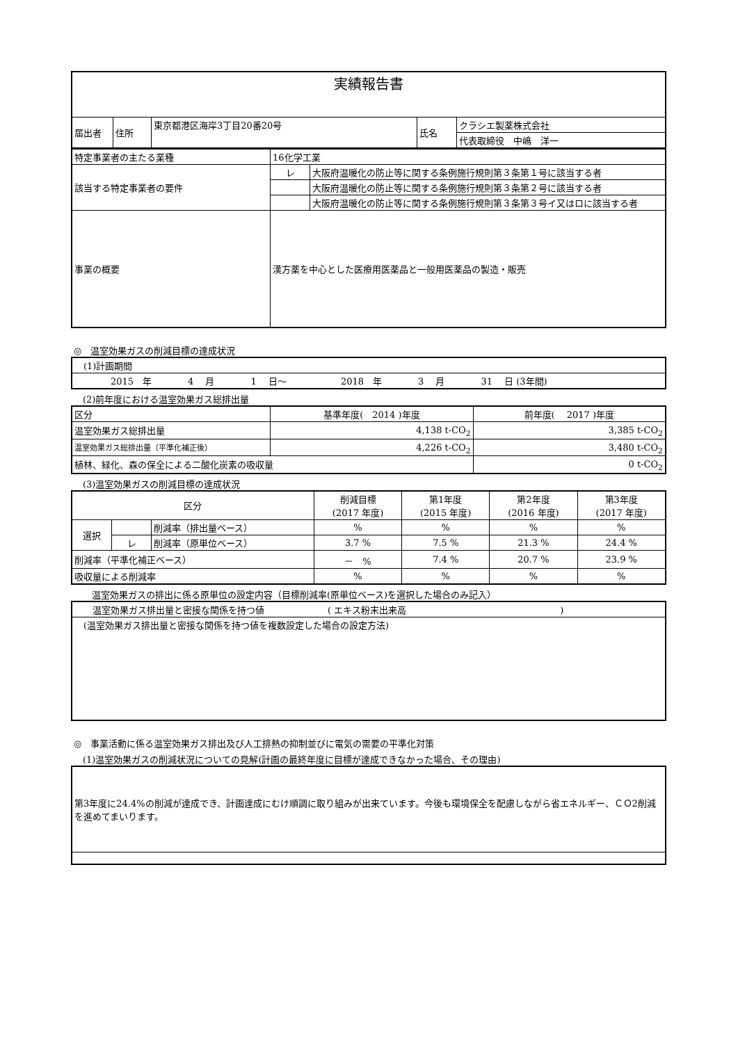| 実績報告書 | | | | |
| 届出者 | 住所 | 東京都港区海岸3丁目20番20号 | 氏名 | クラシエ製薬株式会社 |
| | | | | 代表取締役 中嶋 洋一 |
| 特定事業者の主たる業種 | 16化学工業 | |
| 該当する特定事業者の要件 | レ | 大阪府温暖化の防止等に関する条例施行規則第３条第１号に該当する者 |
| | | 大阪府温暖化の防止等に関する条例施行規則第３条第２号に該当する者 |
| | | 大阪府温暖化の防止等に関する条例施行規則第３条第３号イ又はロに該当する者 |
| 事業の概要 | 漢方薬を中心とした医療用医薬品と一般用医薬品の製造・販売 | |
◎　温室効果ガスの削減目標の達成状況
| (1)計画期間 |
| 2015 年 4 月 1 日～ 2018 年 3 月 31 日 (3年間) |
　(2)前年度における温室効果ガス総排出量
| 区分 | 基準年度( 2014 )年度 | 前年度( 2017 )年度 |
| 温室効果ガス総排出量 | 4,138 t-CO<sub>2</sub> | 3,385 t-CO<sub>2</sub> |
| 温室効果ガス総排出量（平準化補正後） | 4,226 t-CO<sub>2</sub> | 3,480 t-CO<sub>2</sub> |
| 植林、緑化、森の保全による二酸化炭素の吸収量 | | 0 t-CO<sub>2</sub> |
　(3)温室効果ガスの削減目標の達成状況
| 区分 | | | 削減目標 (2017 年度) | 第1年度 (2015 年度) | 第2年度 (2016 年度) | 第3年度 (2017 年度) |
| 選択 | | 削減率（排出量ベース） | % | % | % | % |
| | レ | 削減率（原単位ベース） | 3.7 % | 7.5 % | 21.3 % | 24.4 % |
| 削減率（平準化補正ベース） | | | － % | 7.4 % | 20.7 % | 23.9 % |
| 吸収量による削減率 | | | % | % | % | % |
　　温室効果ガスの排出に係る原単位の設定内容（目標削減率(原単位ベース)を選択した場合のみ記入）
| 温室効果ガス排出量と密接な関係を持つ値 ( エキス粉末出来高 ) |
| (温室効果ガス排出量と密接な関係を持つ値を複数設定した場合の設定方法) |
◎　事業活動に係る温室効果ガス排出及び人工排熱の抑制並びに電気の需要の平準化対策
　(1)温室効果ガスの削減状況についての見解(計画の最終年度に目標が達成できなかった場合、その理由)
| 第3年度に24.4%の削減が達成でき、計画達成にむけ順調に取り組みが出来ています。今後も環境保全を配慮しながら省エネルギー、ＣＯ2削減を進めてまいります。 |